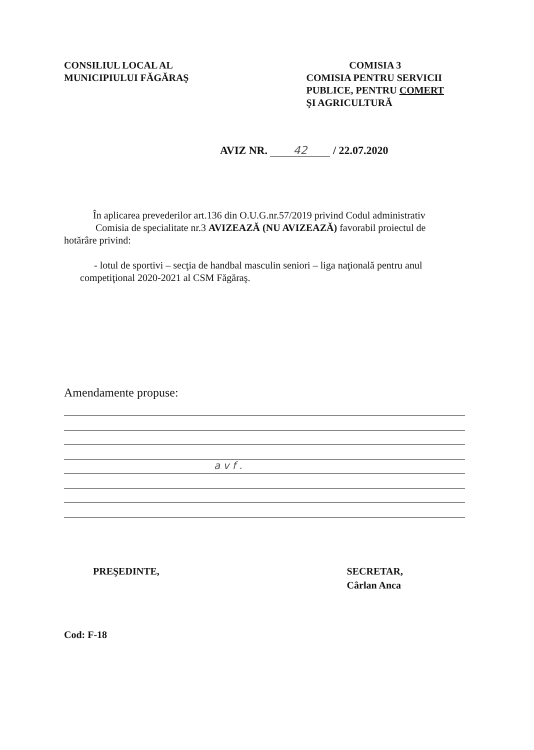CONSILIUL LOCAL AL
MUNICIPIULUI FĂGĂRAŞ
COMISIA 3
COMISIA PENTRU SERVICII
PUBLICE, PENTRU COMERT
ŞI AGRICULTURĂ
AVIZ NR. 42 / 22.07.2020
În aplicarea prevederilor art.136 din O.U.G.nr.57/2019 privind Codul administrativ
Comisia de specialitate nr.3 AVIZEAZĂ (NU AVIZEAZĂ) favorabil proiectul de
hotărâre privind:
- lotul de sportivi – secţia de handbal masculin seniori – liga naţională pentru anul
competiţional 2020-2021 al CSM Făgăraş.
Amendamente propuse:
a v f .
PREŞEDINTE, SECRETAR,
Cârlan Anca
Cod: F-18